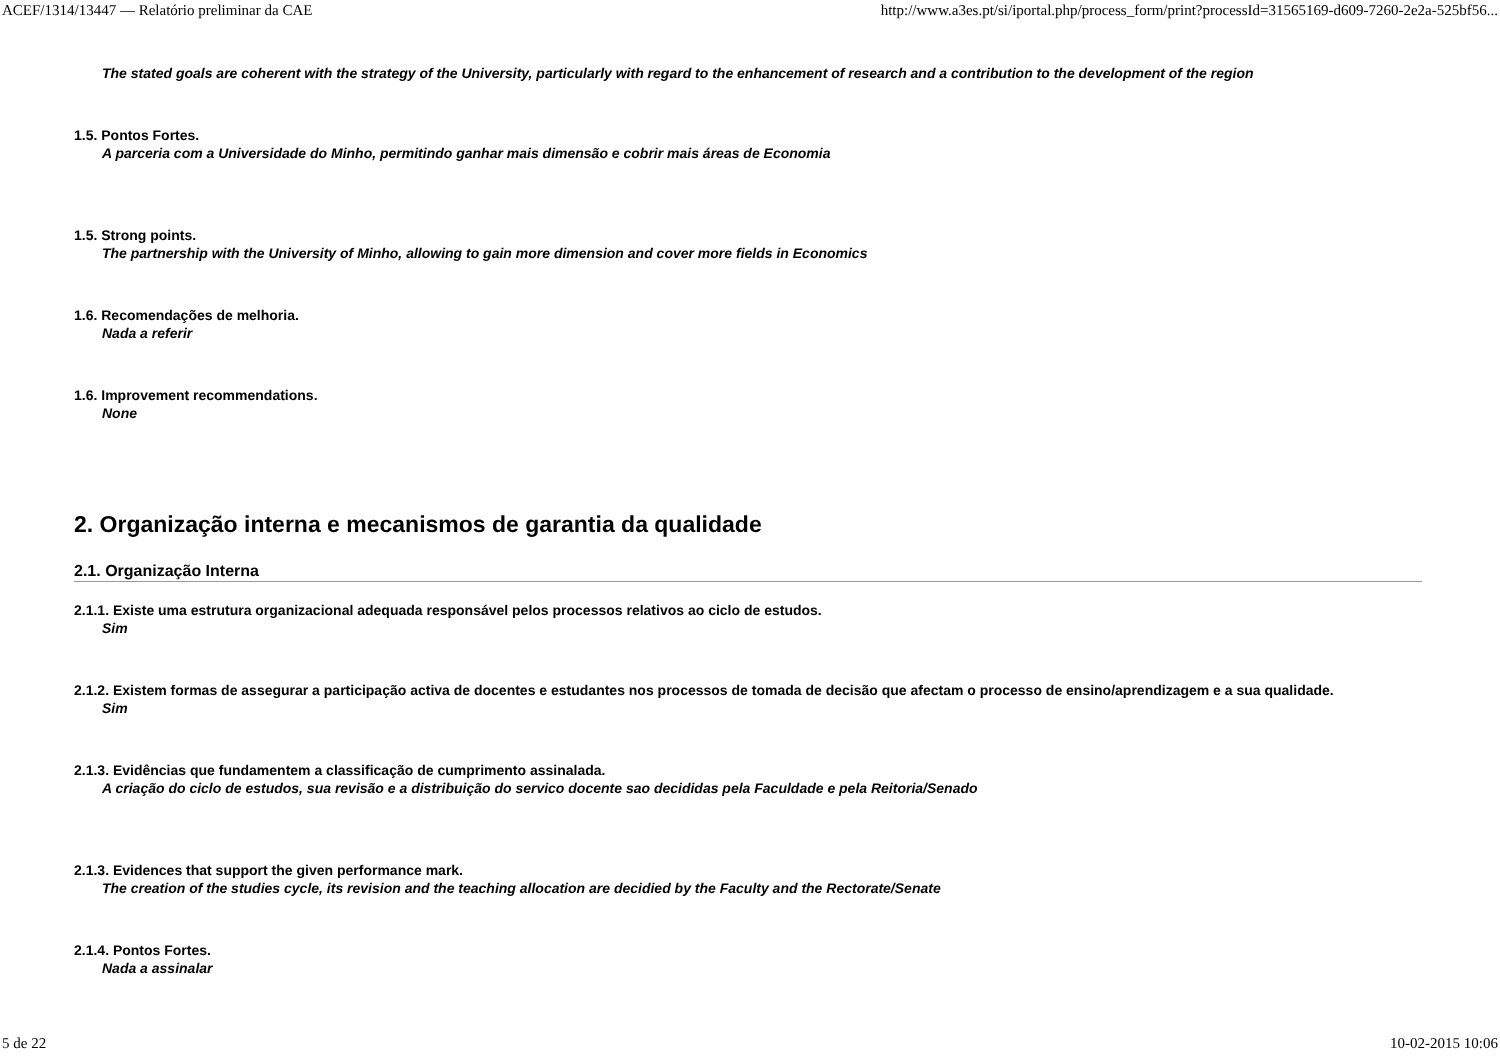ACEF/1314/13447 — Relatório preliminar da CAE http://www.a3es.pt/si/iportal.php/process_form/print?processId=31565169-d609-7260-2e2a-525bf56...
The stated goals are coherent with the strategy of the University, particularly with regard to the enhancement of research and a contribution to the development of the region
1.5. Pontos Fortes.
A parceria com a Universidade do Minho, permitindo ganhar mais dimensão e cobrir mais áreas de Economia
1.5. Strong points.
The partnership with the University of Minho, allowing to gain more dimension and cover more fields in Economics
1.6. Recomendações de melhoria.
Nada a referir
1.6. Improvement recommendations.
None
2. Organização interna e mecanismos de garantia da qualidade
2.1. Organização Interna
2.1.1. Existe uma estrutura organizacional adequada responsável pelos processos relativos ao ciclo de estudos.
Sim
2.1.2. Existem formas de assegurar a participação activa de docentes e estudantes nos processos de tomada de decisão que afectam o processo de ensino/aprendizagem e a sua qualidade.
Sim
2.1.3. Evidências que fundamentem a classificação de cumprimento assinalada.
A criação do ciclo de estudos, sua revisão e a distribuição do servico docente sao decididas pela Faculdade e pela Reitoria/Senado
2.1.3. Evidences that support the given performance mark.
The creation of the studies cycle, its revision and the teaching allocation are decidied by the Faculty and the Rectorate/Senate
2.1.4. Pontos Fortes.
Nada a assinalar
5 de 22 10-02-2015 10:06